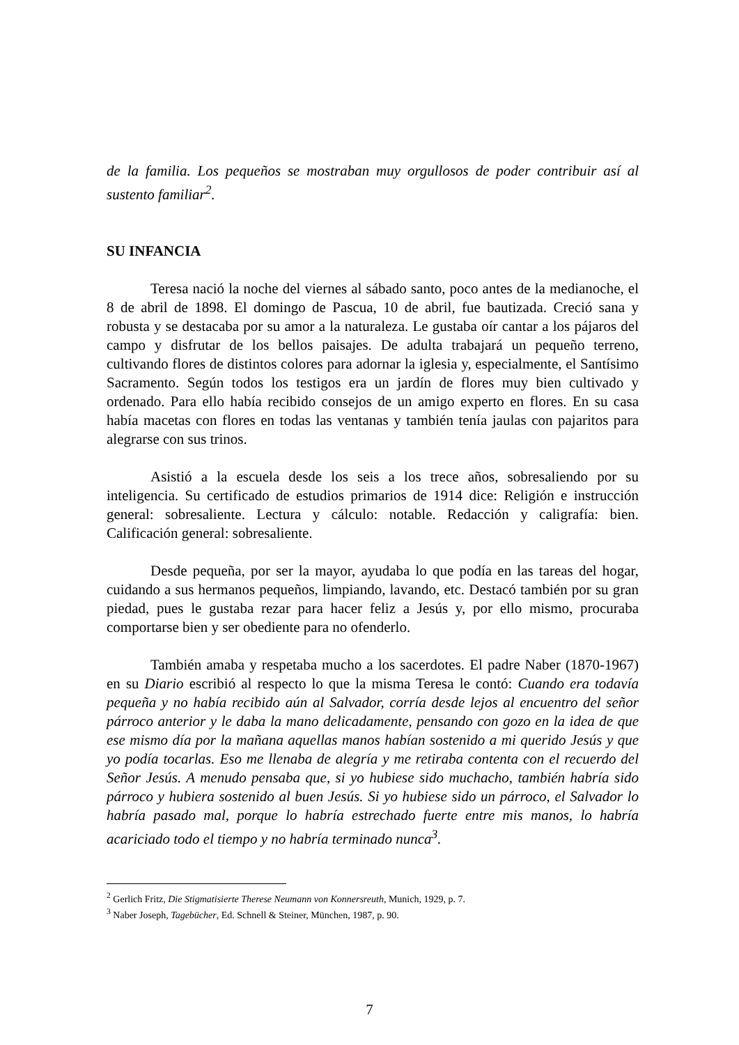de la familia. Los pequeños se mostraban muy orgullosos de poder contribuir así al sustento familiar<sup>2</sup>.
SU INFANCIA
Teresa nació la noche del viernes al sábado santo, poco antes de la medianoche, el 8 de abril de 1898. El domingo de Pascua, 10 de abril, fue bautizada. Creció sana y robusta y se destacaba por su amor a la naturaleza. Le gustaba oír cantar a los pájaros del campo y disfrutar de los bellos paisajes. De adulta trabajará un pequeño terreno, cultivando flores de distintos colores para adornar la iglesia y, especialmente, el Santísimo Sacramento. Según todos los testigos era un jardín de flores muy bien cultivado y ordenado. Para ello había recibido consejos de un amigo experto en flores. En su casa había macetas con flores en todas las ventanas y también tenía jaulas con pajaritos para alegrarse con sus trinos.
Asistió a la escuela desde los seis a los trece años, sobresaliendo por su inteligencia. Su certificado de estudios primarios de 1914 dice: Religión e instrucción general: sobresaliente. Lectura y cálculo: notable. Redacción y caligrafía: bien. Calificación general: sobresaliente.
Desde pequeña, por ser la mayor, ayudaba lo que podía en las tareas del hogar, cuidando a sus hermanos pequeños, limpiando, lavando, etc. Destacó también por su gran piedad, pues le gustaba rezar para hacer feliz a Jesús y, por ello mismo, procuraba comportarse bien y ser obediente para no ofenderlo.
También amaba y respetaba mucho a los sacerdotes. El padre Naber (1870-1967) en su Diario escribió al respecto lo que la misma Teresa le contó: Cuando era todavía pequeña y no había recibido aún al Salvador, corría desde lejos al encuentro del señor párroco anterior y le daba la mano delicadamente, pensando con gozo en la idea de que ese mismo día por la mañana aquellas manos habían sostenido a mi querido Jesús y que yo podía tocarlas. Eso me llenaba de alegría y me retiraba contenta con el recuerdo del Señor Jesús. A menudo pensaba que, si yo hubiese sido muchacho, también habría sido párroco y hubiera sostenido al buen Jesús. Si yo hubiese sido un párroco, el Salvador lo habría pasado mal, porque lo habría estrechado fuerte entre mis manos, lo habría acariciado todo el tiempo y no habría terminado nunca<sup>3</sup>.
<sup>2</sup> Gerlich Fritz, Die Stigmatisierte Therese Neumann von Konnersreuth, Munich, 1929, p. 7.
<sup>3</sup> Naber Joseph, Tagebücher, Ed. Schnell & Steiner, München, 1987, p. 90.
7